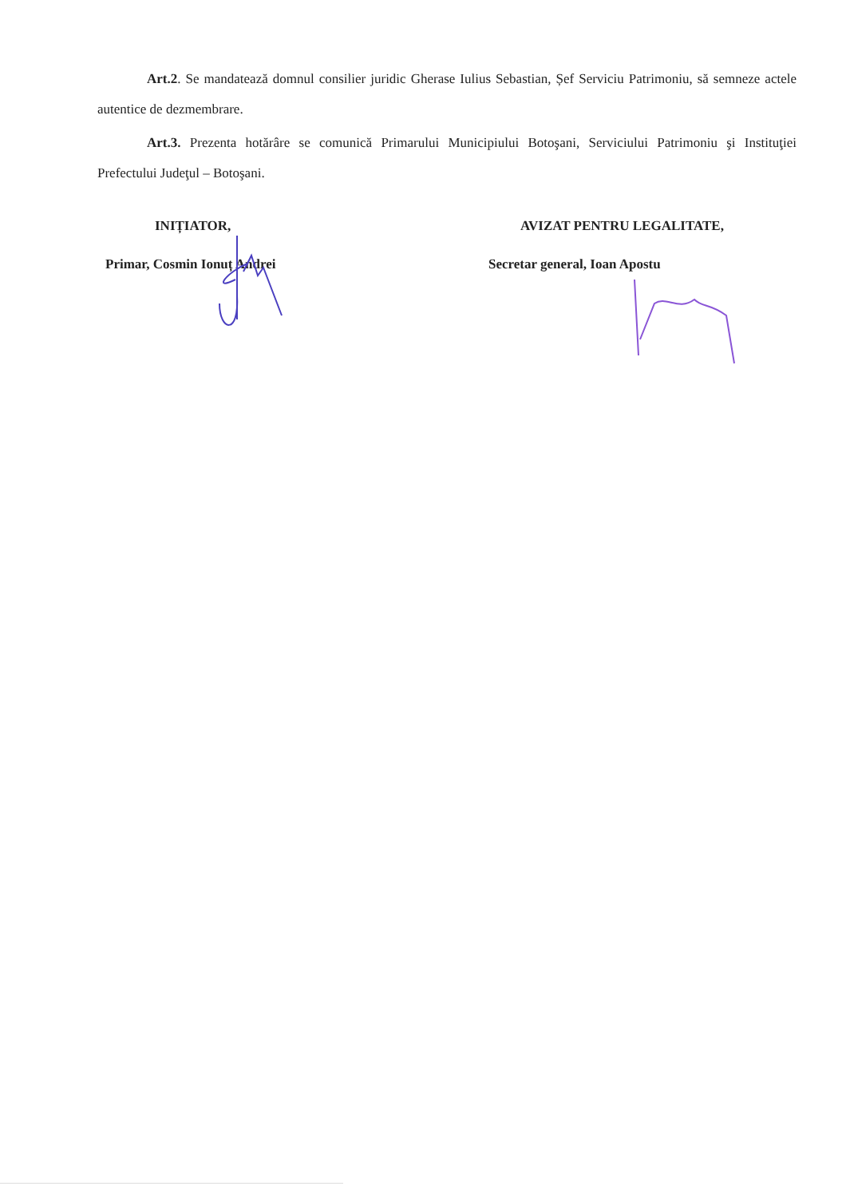Art.2. Se mandatează domnul consilier juridic Gherase Iulius Sebastian, Șef Serviciu Patrimoniu, să semneze actele autentice de dezmembrare.
Art.3. Prezenta hotărâre se comunică Primarului Municipiului Botoşani, Serviciului Patrimoniu şi Instituţiei Prefectului Judeţul – Botoşani.
INIȚIATOR,
Primar, Cosmin Ionuț Andrei
AVIZAT PENTRU LEGALITATE,
Secretar general, Ioan Apostu